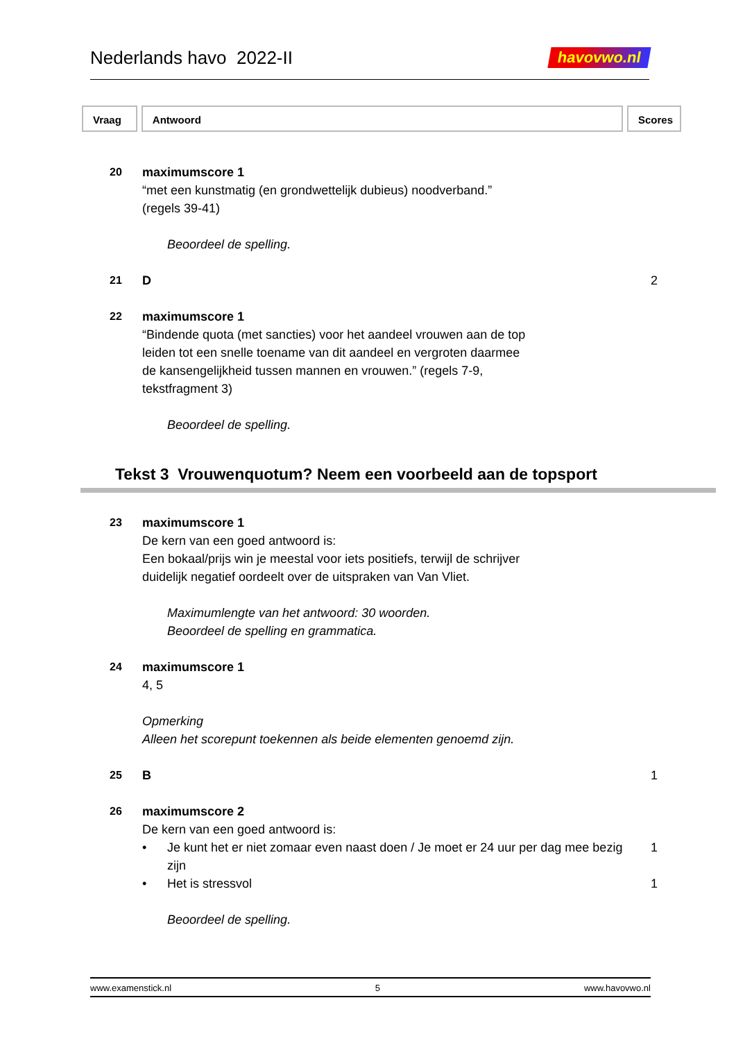Nederlands havo 2022-II
havovwo.nl
Vraag Antwoord Scores
20 maximumscore 1
“met een kunstmatig (en grondwettelijk dubieus) noodverband.”
(regels 39-41)
Beoordeel de spelling.
21 D 2
22 maximumscore 1
“Bindende quota (met sancties) voor het aandeel vrouwen aan de top
leiden tot een snelle toename van dit aandeel en vergroten daarmee
de kansengelijkheid tussen mannen en vrouwen.” (regels 7-9,
tekstfragment 3)
Beoordeel de spelling.
Tekst 3 Vrouwenquotum? Neem een voorbeeld aan de topsport
23 maximumscore 1
De kern van een goed antwoord is:
Een bokaal/prijs win je meestal voor iets positiefs, terwijl de schrijver
duidelijk negatief oordeelt over de uitspraken van Van Vliet.
Maximumlengte van het antwoord: 30 woorden.
Beoordeel de spelling en grammatica.
24 maximumscore 1
4, 5
Opmerking
Alleen het scorepunt toekennen als beide elementen genoemd zijn.
25 B 1
26 maximumscore 2
De kern van een goed antwoord is:
• Je kunt het er niet zomaar even naast doen / Je moet er 24 uur per dag mee bezig zijn
1
• Het is stressvol 1
Beoordeel de spelling.
www.examenstick.nl 5 www.havovwo.nl